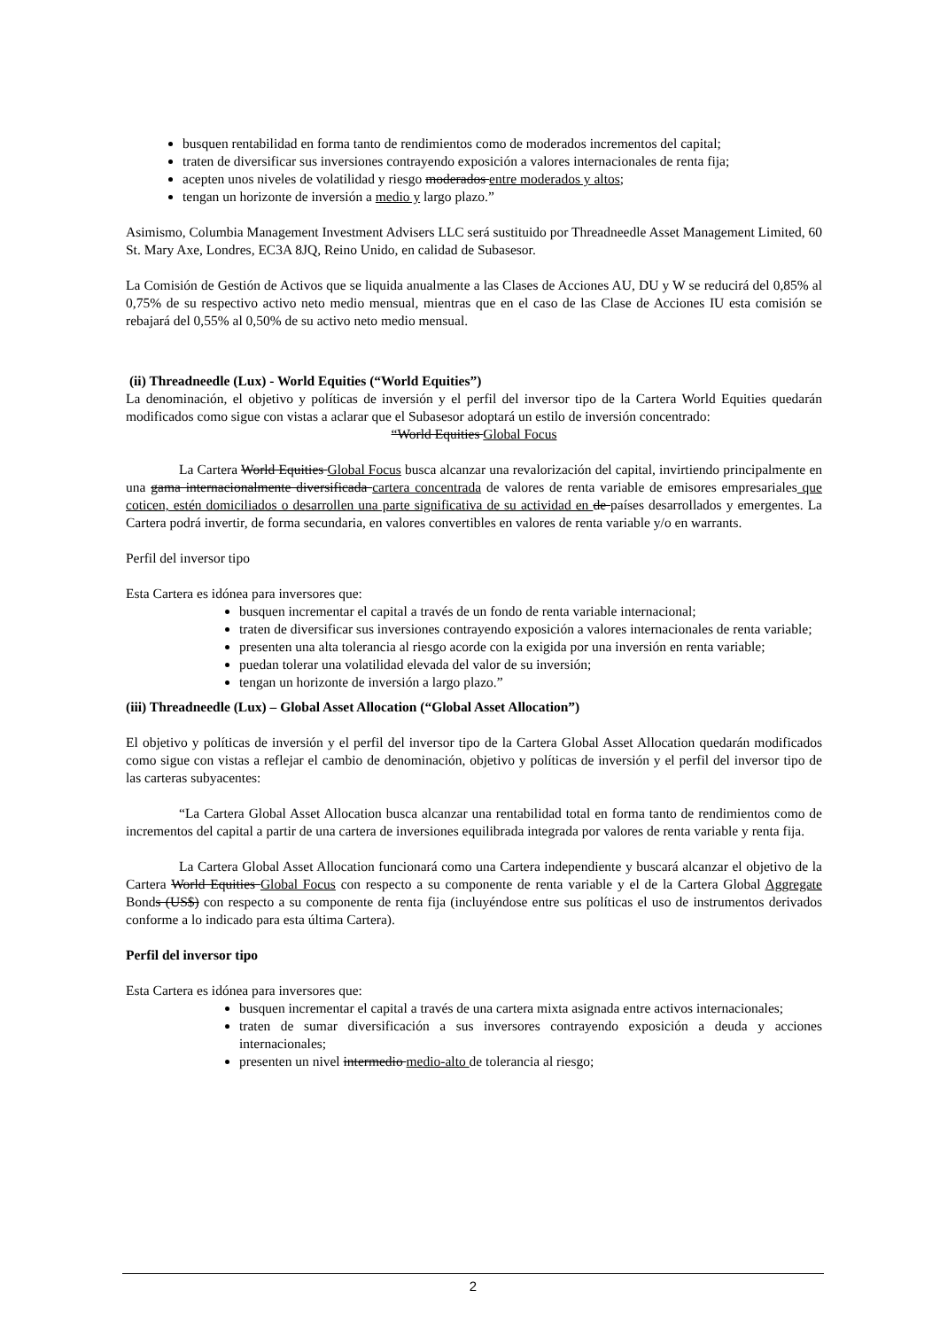busquen rentabilidad en forma tanto de rendimientos como de moderados incrementos del capital;
traten de diversificar sus inversiones contrayendo exposición a valores internacionales de renta fija;
acepten unos niveles de volatilidad y riesgo moderados entre moderados y altos;
tengan un horizonte de inversión a medio y largo plazo.”
Asimismo, Columbia Management Investment Advisers LLC será sustituido por Threadneedle Asset Management Limited, 60 St. Mary Axe, Londres, EC3A 8JQ, Reino Unido, en calidad de Subasesor.
La Comisión de Gestión de Activos que se liquida anualmente a las Clases de Acciones AU, DU y W se reducirá del 0,85% al 0,75% de su respectivo activo neto medio mensual, mientras que en el caso de las Clase de Acciones IU esta comisión se rebajará del 0,55% al 0,50% de su activo neto medio mensual.
(ii) Threadneedle (Lux) - World Equities (“World Equities”)
La denominación, el objetivo y políticas de inversión y el perfil del inversor tipo de la Cartera World Equities quedarán modificados como sigue con vistas a aclarar que el Subasesor adoptará un estilo de inversión concentrado:
“World Equities Global Focus
La Cartera World Equities Global Focus busca alcanzar una revalorización del capital, invirtiendo principalmente en una gama internacionalmente diversificada cartera concentrada de valores de renta variable de emisores empresariales que coticen, estén domiciliados o desarrollen una parte significativa de su actividad en de países desarrollados y emergentes. La Cartera podrá invertir, de forma secundaria, en valores convertibles en valores de renta variable y/o en warrants.
Perfil del inversor tipo
Esta Cartera es idónea para inversores que:
busquen incrementar el capital a través de un fondo de renta variable internacional;
traten de diversificar sus inversiones contrayendo exposición a valores internacionales de renta variable;
presenten una alta tolerancia al riesgo acorde con la exigida por una inversión en renta variable;
puedan tolerar una volatilidad elevada del valor de su inversión;
tengan un horizonte de inversión a largo plazo.”
(iii) Threadneedle (Lux) – Global Asset Allocation (“Global Asset Allocation”)
El objetivo y políticas de inversión y el perfil del inversor tipo de la Cartera Global Asset Allocation quedarán modificados como sigue con vistas a reflejar el cambio de denominación, objetivo y políticas de inversión y el perfil del inversor tipo de las carteras subyacentes:
“La Cartera Global Asset Allocation busca alcanzar una rentabilidad total en forma tanto de rendimientos como de incrementos del capital a partir de una cartera de inversiones equilibrada integrada por valores de renta variable y renta fija.
La Cartera Global Asset Allocation funcionará como una Cartera independiente y buscará alcanzar el objetivo de la Cartera World Equities Global Focus con respecto a su componente de renta variable y el de la Cartera Global Aggregate Bonds (US$) con respecto a su componente de renta fija (incluyéndose entre sus políticas el uso de instrumentos derivados conforme a lo indicado para esta última Cartera).
Perfil del inversor tipo
Esta Cartera es idónea para inversores que:
busquen incrementar el capital a través de una cartera mixta asignada entre activos internacionales;
traten de sumar diversificación a sus inversores contrayendo exposición a deuda y acciones internacionales;
presenten un nivel intermedio medio-alto de tolerancia al riesgo;
2